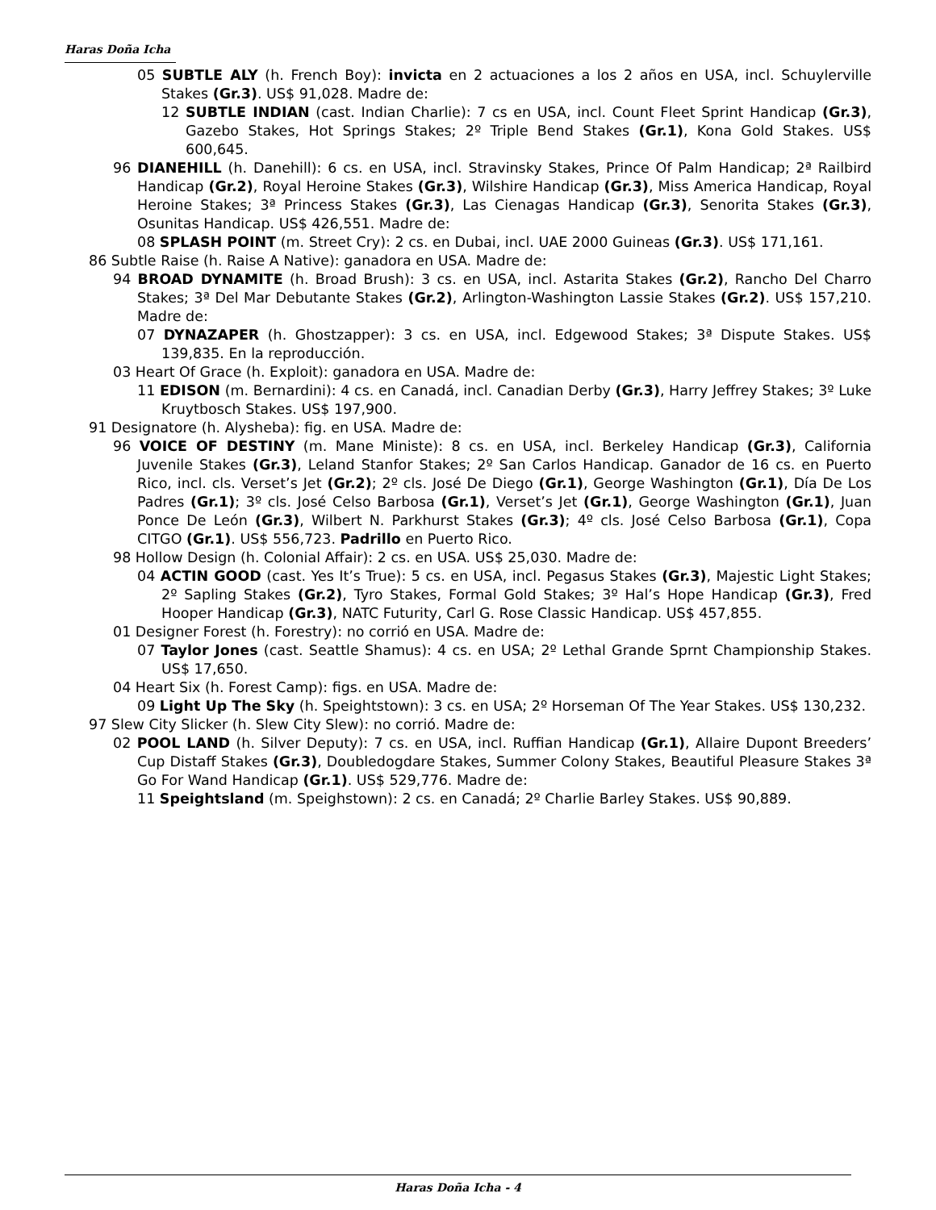Haras Doña Icha
05 SUBTLE ALY (h. French Boy): invicta en 2 actuaciones a los 2 años en USA, incl. Schuylerville Stakes (Gr.3). US$ 91,028. Madre de:
12 SUBTLE INDIAN (cast. Indian Charlie): 7 cs en USA, incl. Count Fleet Sprint Handicap (Gr.3), Gazebo Stakes, Hot Springs Stakes; 2º Triple Bend Stakes (Gr.1), Kona Gold Stakes. US$ 600,645.
96 DIANEHILL (h. Danehill): 6 cs. en USA, incl. Stravinsky Stakes, Prince Of Palm Handicap; 2ª Railbird Handicap (Gr.2), Royal Heroine Stakes (Gr.3), Wilshire Handicap (Gr.3), Miss America Handicap, Royal Heroine Stakes; 3ª Princess Stakes (Gr.3), Las Cienagas Handicap (Gr.3), Senorita Stakes (Gr.3), Osunitas Handicap. US$ 426,551. Madre de:
08 SPLASH POINT (m. Street Cry): 2 cs. en Dubai, incl. UAE 2000 Guineas (Gr.3). US$ 171,161.
86 Subtle Raise (h. Raise A Native): ganadora en USA. Madre de:
94 BROAD DYNAMITE (h. Broad Brush): 3 cs. en USA, incl. Astarita Stakes (Gr.2), Rancho Del Charro Stakes; 3ª Del Mar Debutante Stakes (Gr.2), Arlington-Washington Lassie Stakes (Gr.2). US$ 157,210. Madre de:
07 DYNAZAPER (h. Ghostzapper): 3 cs. en USA, incl. Edgewood Stakes; 3ª Dispute Stakes. US$ 139,835. En la reproducción.
03 Heart Of Grace (h. Exploit): ganadora en USA. Madre de:
11 EDISON (m. Bernardini): 4 cs. en Canadá, incl. Canadian Derby (Gr.3), Harry Jeffrey Stakes; 3º Luke Kruytbosch Stakes. US$ 197,900.
91 Designatore (h. Alysheba): fig. en USA. Madre de:
96 VOICE OF DESTINY (m. Mane Ministe): 8 cs. en USA, incl. Berkeley Handicap (Gr.3), California Juvenile Stakes (Gr.3), Leland Stanfor Stakes; 2º San Carlos Handicap. Ganador de 16 cs. en Puerto Rico, incl. cls. Verset’s Jet (Gr.2); 2º cls. José De Diego (Gr.1), George Washington (Gr.1), Día De Los Padres (Gr.1); 3º cls. José Celso Barbosa (Gr.1), Verset’s Jet (Gr.1), George Washington (Gr.1), Juan Ponce De León (Gr.3), Wilbert N. Parkhurst Stakes (Gr.3); 4º cls. José Celso Barbosa (Gr.1), Copa CITGO (Gr.1). US$ 556,723. Padrillo en Puerto Rico.
98 Hollow Design (h. Colonial Affair): 2 cs. en USA. US$ 25,030. Madre de:
04 ACTIN GOOD (cast. Yes It’s True): 5 cs. en USA, incl. Pegasus Stakes (Gr.3), Majestic Light Stakes; 2º Sapling Stakes (Gr.2), Tyro Stakes, Formal Gold Stakes; 3º Hal’s Hope Handicap (Gr.3), Fred Hooper Handicap (Gr.3), NATC Futurity, Carl G. Rose Classic Handicap. US$ 457,855.
01 Designer Forest (h. Forestry): no corrió en USA. Madre de:
07 Taylor Jones (cast. Seattle Shamus): 4 cs. en USA; 2º Lethal Grande Sprnt Championship Stakes. US$ 17,650.
04 Heart Six (h. Forest Camp): figs. en USA. Madre de:
09 Light Up The Sky (h. Speightstown): 3 cs. en USA; 2º Horseman Of The Year Stakes. US$ 130,232.
97 Slew City Slicker (h. Slew City Slew): no corrió. Madre de:
02 POOL LAND (h. Silver Deputy): 7 cs. en USA, incl. Ruffian Handicap (Gr.1), Allaire Dupont Breeders’ Cup Distaff Stakes (Gr.3), Doubledogdare Stakes, Summer Colony Stakes, Beautiful Pleasure Stakes 3ª Go For Wand Handicap (Gr.1). US$ 529,776. Madre de:
11 Speightsland (m. Speighstown): 2 cs. en Canadá; 2º Charlie Barley Stakes. US$ 90,889.
Haras Doña Icha - 4